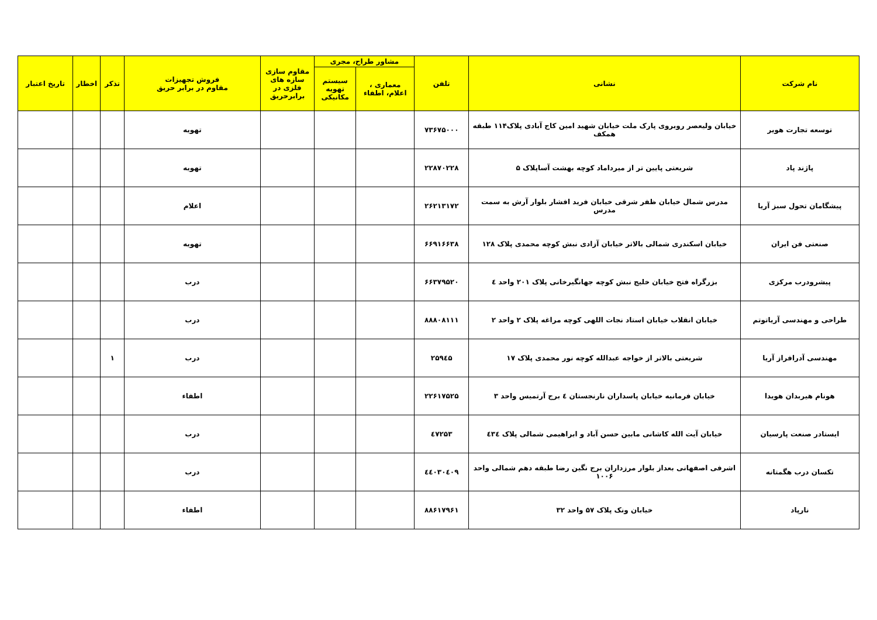| نام شرکت | نشانی | تلفن | مشاور طراح، مجری | | مقاوم سازی سازه های فلزی در برابرحریق | فروش تجهیزات مقاوم در برابر حریق | تذکر | اخطار | تاریخ اعتبار |
| --- | --- | --- | --- | --- | --- | --- | --- | --- | --- |
| | | | معماری ، اعلام، اطفاء | سیستم تهویه مکانیکی | | | | | |
| توسعه تجارت هویر | خیابان ولیعصر روبروی پارک ملت خیابان شهید امین کاج آبادی پلاک۱۱۴ طبقه همکف | ۷۳۶۷۵۰۰۰ | | | | تهویه | | | |
| پاژند پاد | شریعتی پایین تر از میرداماد کوچه بهشت آساپلاک ۵ | ۲۲۸۷۰۲۲۸ | | | | تهویه | | | |
| پیشگامان تحول سبز آریا | مدرس شمال خیابان ظفر شرقی خیابان فرید افشار بلوار آرش به سمت مدرس | ۲۶۲۱۳۱۷۲ | | | | اعلام | | | |
| صنعتی فن ایران | خیابان اسکندری شمالی بالاتر خیابان آزادی نبش کوچه محمدی پلاک ۱۲۸ | ۶۶۹۱۶۶۳۸ | | | | تهویه | | | |
| پیشرودرب مرکزی | بزرگراه فتح خیابان خلیج نبش کوچه جهانگیرخانی پلاک ۲۰۱ واحد ٤ | ۶۶۳۷۹۵۲۰ | | | | درب | | | |
| طراحی و مهندسی آریاتوتم | خیابان انقلاب خیابان استاد نجات اللهی کوچه مراغه پلاک ۲ واحد ۲ | ۸۸۸۰۸۱۱۱ | | | | درب | | | |
| مهندسی آدرافراز آریا | شریعتی بالاتر از خواجه عبدالله کوچه نور محمدی پلاک ۱۷ | ۲۵۹٤۵ | | | | درب | ۱ | | |
| هونام هیربدان هویدا | خیابان فرمانیه خیابان پاسداران نارنجستان ٤ برج آرتمیس واحد ۳ | ۲۲۶۱۷۵۲۵ | | | | اطفاء | | | |
| ایستادر صنعت پارسیان | خیابان آیت الله کاشانی مابین حسن آباد و ابراهیمی شمالی پلاک ٤۳٤ | ٤۷۲۵۳ | | | | درب | | | |
| تکسان درب هگمتانه | اشرفی اصفهانی بعداز بلوار مرزداران برج نگین رضا طبقه دهم شمالی واحد ۱۰۰۶ | ٤٤۰۳۰٤۰۹ | | | | درب | | | |
| نارپاد | خیابان ونک پلاک ۵۷ واحد ۳۲ | ۸۸۶۱۷۹۶۱ | | | | اطفاء | | | |